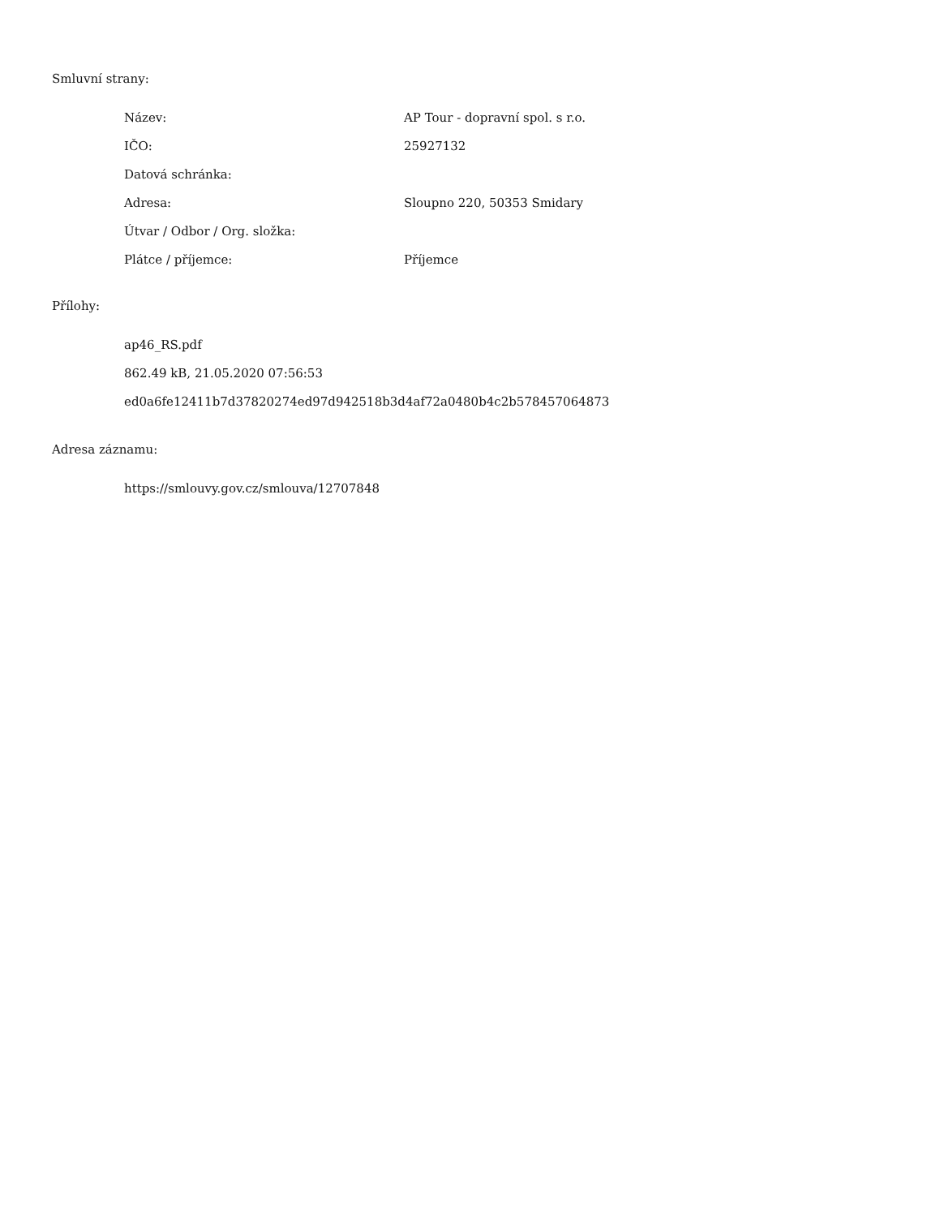Smluvní strany:
| Název: | AP Tour - dopravní spol. s r.o. |
| IČO: | 25927132 |
| Datová schránka: | |
| Adresa: | Sloupno 220, 50353 Smidary |
| Útvar / Odbor / Org. složka: | |
| Plátce / příjemce: | Příjemce |
Přílohy:
ap46_RS.pdf
862.49 kB, 21.05.2020 07:56:53
ed0a6fe12411b7d37820274ed97d942518b3d4af72a0480b4c2b578457064873
Adresa záznamu:
https://smlouvy.gov.cz/smlouva/12707848